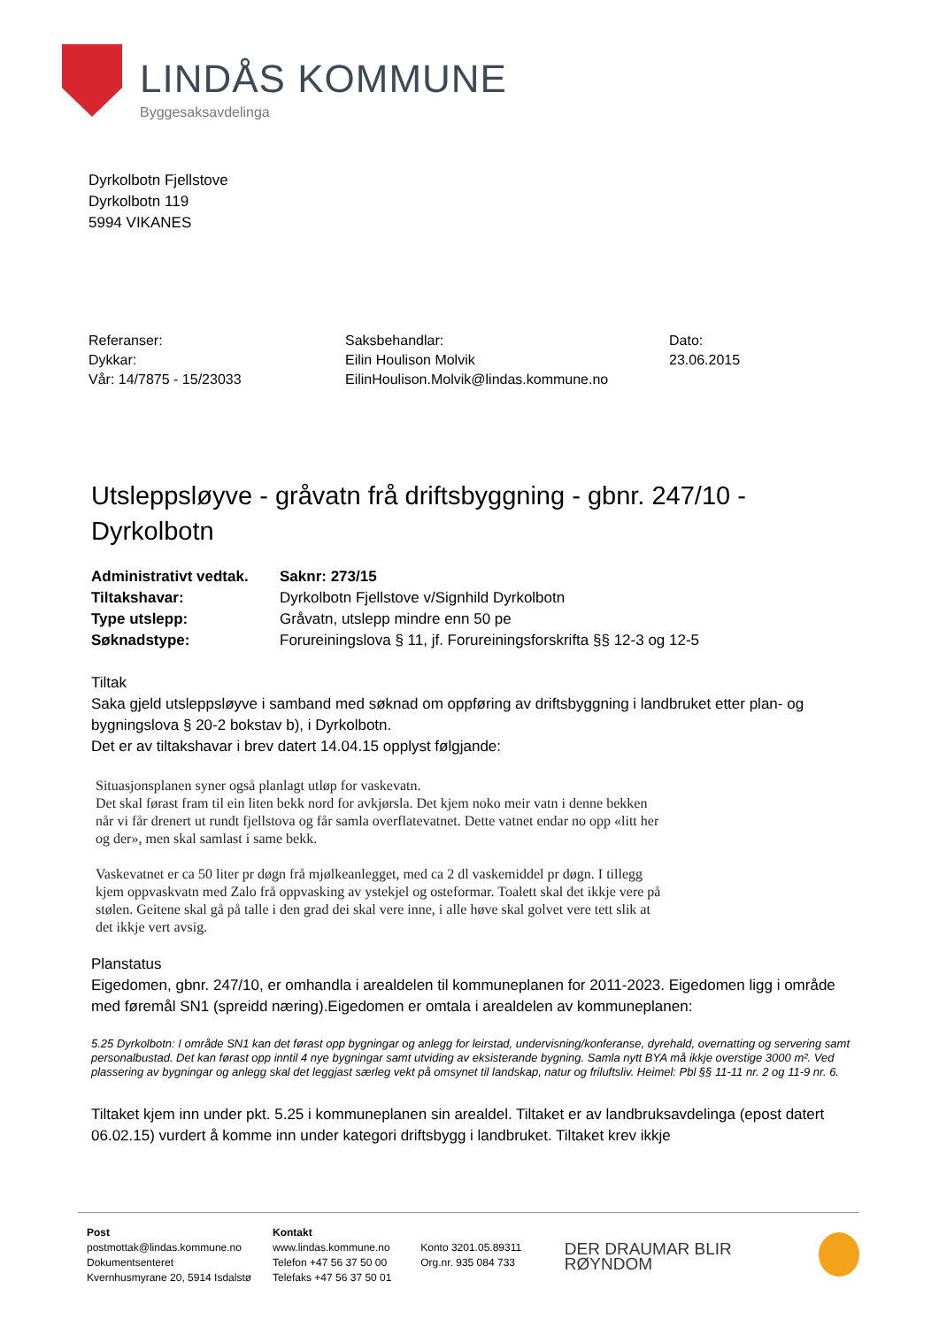LINDÅS KOMMUNE
Byggesaksavdelinga
Dyrkolbotn Fjellstove
Dyrkolbotn 119
5994 VIKANES
Referanser:
Dykkar:
Vår: 14/7875 - 15/23033
Saksbehandlar:
Eilin Houlison Molvik
EilinHoulison.Molvik@lindas.kommune.no
Dato:
23.06.2015
Utsleppsløyve - gråvatn frå driftsbyggning - gbnr. 247/10 - Dyrkolbotn
Administrativt vedtak.
Saknr: 273/15
Tiltakshavar:
Dyrkolbotn Fjellstove v/Signhild Dyrkolbotn
Type utslepp:
Gråvatn, utslepp mindre enn 50 pe
Søknadstype:
Forureiningslova § 11, jf. Forureiningsforskrifta §§ 12-3 og 12-5
Tiltak
Saka gjeld utsleppsløyve i samband med søknad om oppføring av driftsbyggning i landbruket etter plan- og bygningslova § 20-2 bokstav b), i Dyrkolbotn.
Det er av tiltakshavar i brev datert 14.04.15 opplyst følgjande:
Situasjonsplanen syner også planlagt utløp for vaskevatn.
Det skal førast fram til ein liten bekk nord for avkjørsla. Det kjem noko meir vatn i denne bekken
når vi får drenert ut rundt fjellstova og får samla overflatevatnet. Dette vatnet endar no opp «litt her
og der», men skal samlast i same bekk.
Vaskevatnet er ca 50 liter pr døgn frå mjølkeanlegget, med ca 2 dl vaskemiddel pr døgn. I tillegg
kjem oppvaskvatn med Zalo frå oppvasking av ystekjel og osteformar. Toalett skal det ikkje vere på
stølen. Geitene skal gå på talle i den grad dei skal vere inne, i alle høve skal golvet vere tett slik at
det ikkje vert avsig.
Planstatus
Eigedomen, gbnr. 247/10, er omhandla i arealdelen til kommuneplanen for 2011-2023. Eigedomen ligg i område med føremål SN1 (spreidd næring).Eigedomen er omtala i arealdelen av kommuneplanen:
5.25 Dyrkolbotn: I område SN1 kan det førast opp bygningar og anlegg for leirstad, undervisning/konferanse, dyrehald, overnatting og servering samt personalbustad. Det kan førast opp inntil 4 nye bygningar samt utviding av eksisterande bygning. Samla nytt BYA må ikkje overstige 3000 m². Ved plassering av bygningar og anlegg skal det leggjast særleg vekt på omsynet til landskap, natur og friluftsliv. Heimel: Pbl §§ 11-11 nr. 2 og 11-9 nr. 6.
Tiltaket kjem inn under pkt. 5.25 i kommuneplanen sin arealdel. Tiltaket er av landbruksavdelinga (epost datert 06.02.15) vurdert å komme inn under kategori driftsbygg i landbruket. Tiltaket krev ikkje
Post
postmottak@lindas.kommune.no
Dokumentsenteret
Kvernhusmyrane 20, 5914 Isdalstø
Kontakt
www.lindas.kommune.no
Telefon +47 56 37 50 00
Telefaks +47 56 37 50 01
Konto 3201.05.89311
Org.nr. 935 084 733
DER DRAUMAR BLIR RØYNDOM